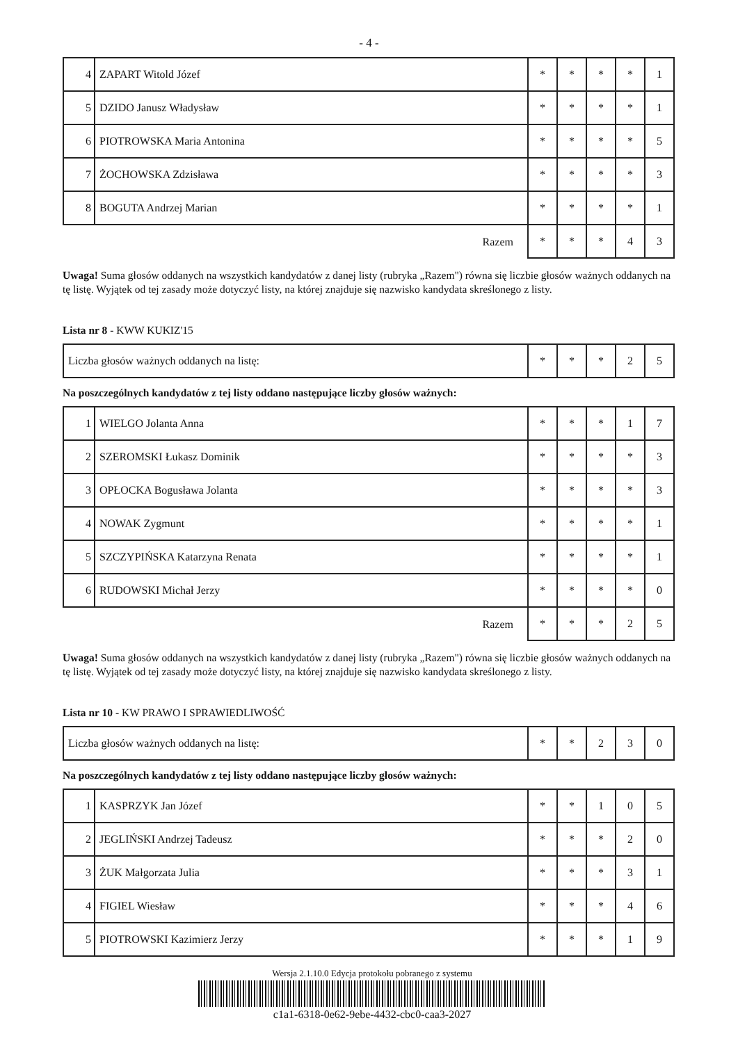- 4 -
| 4 | ZAPART Witold Józef | * | * | * | * | 1 |
| 5 | DZIDO Janusz Władysław | * | * | * | * | 1 |
| 6 | PIOTROWSKA Maria Antonina | * | * | * | * | 5 |
| 7 | ŻOCHOWSKA Zdzisława | * | * | * | * | 3 |
| 8 | BOGUTA Andrzej Marian | * | * | * | * | 1 |
| Razem | | * | * | * | 4 | 3 |
Uwaga! Suma głosów oddanych na wszystkich kandydatów z danej listy (rubryka „Razem") równa się liczbie głosów ważnych oddanych na tę listę. Wyjątek od tej zasady może dotyczyć listy, na której znajduje się nazwisko kandydata skreślonego z listy.
Lista nr 8 - KWW KUKIZ'15
| Liczba głosów ważnych oddanych na listę: | * | * | * | 2 | 5 |
Na poszczególnych kandydatów z tej listy oddano następujące liczby głosów ważnych:
| 1 | WIELGO Jolanta Anna | * | * | * | 1 | 7 |
| 2 | SZEROMSKI Łukasz Dominik | * | * | * | * | 3 |
| 3 | OPŁOCKA Bogusława Jolanta | * | * | * | * | 3 |
| 4 | NOWAK Zygmunt | * | * | * | * | 1 |
| 5 | SZCZYPIŃSKA Katarzyna Renata | * | * | * | * | 1 |
| 6 | RUDOWSKI Michał Jerzy | * | * | * | * | 0 |
| Razem | | * | * | * | 2 | 5 |
Uwaga! Suma głosów oddanych na wszystkich kandydatów z danej listy (rubryka „Razem") równa się liczbie głosów ważnych oddanych na tę listę. Wyjątek od tej zasady może dotyczyć listy, na której znajduje się nazwisko kandydata skreślonego z listy.
Lista nr 10 - KW PRAWO I SPRAWIEDLIWOŚĆ
| Liczba głosów ważnych oddanych na listę: | * | * | 2 | 3 | 0 |
Na poszczególnych kandydatów z tej listy oddano następujące liczby głosów ważnych:
| 1 | KASPRZYK Jan Józef | * | * | 1 | 0 | 5 |
| 2 | JEGLIŃSKI Andrzej Tadeusz | * | * | * | 2 | 0 |
| 3 | ŻUK Małgorzata Julia | * | * | * | 3 | 1 |
| 4 | FIGIEL Wiesław | * | * | * | 4 | 6 |
| 5 | PIOTROWSKI Kazimierz Jerzy | * | * | * | 1 | 9 |
Wersja 2.1.10.0 Edycja protokołu pobranego z systemu
c1a1-6318-0e62-9ebe-4432-cbc0-caa3-2027